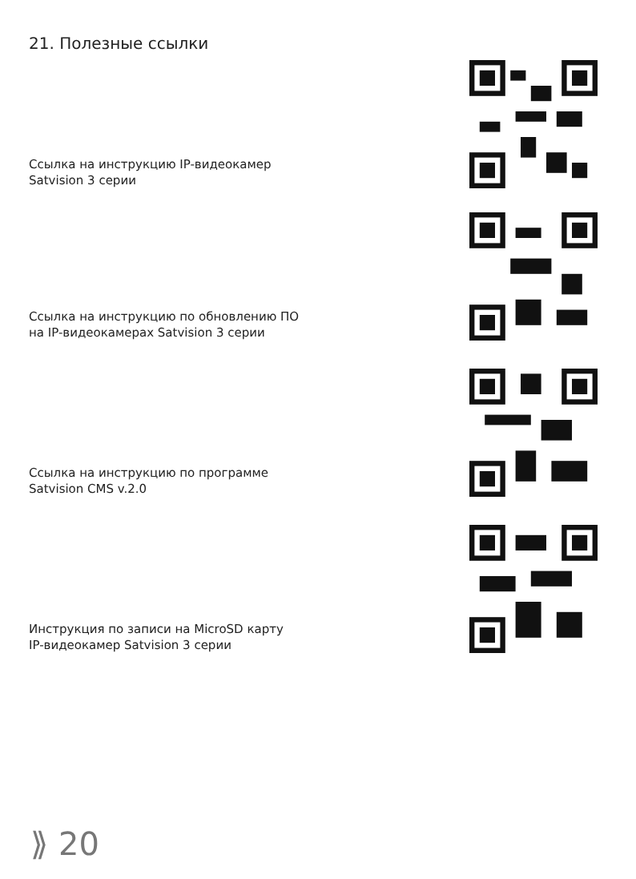21. Полезные ссылки
Ссылка на инструкцию IP-видеокамер
Satvision 3 серии
Ссылка на инструкцию по обновлению ПО
на IP-видеокамерах Satvision 3 серии
Ссылка на инструкцию по программе
Satvision CMS v.2.0
Инструкция по записи на MicroSD карту
IP-видеокамер Satvision 3 серии
⟫ 20